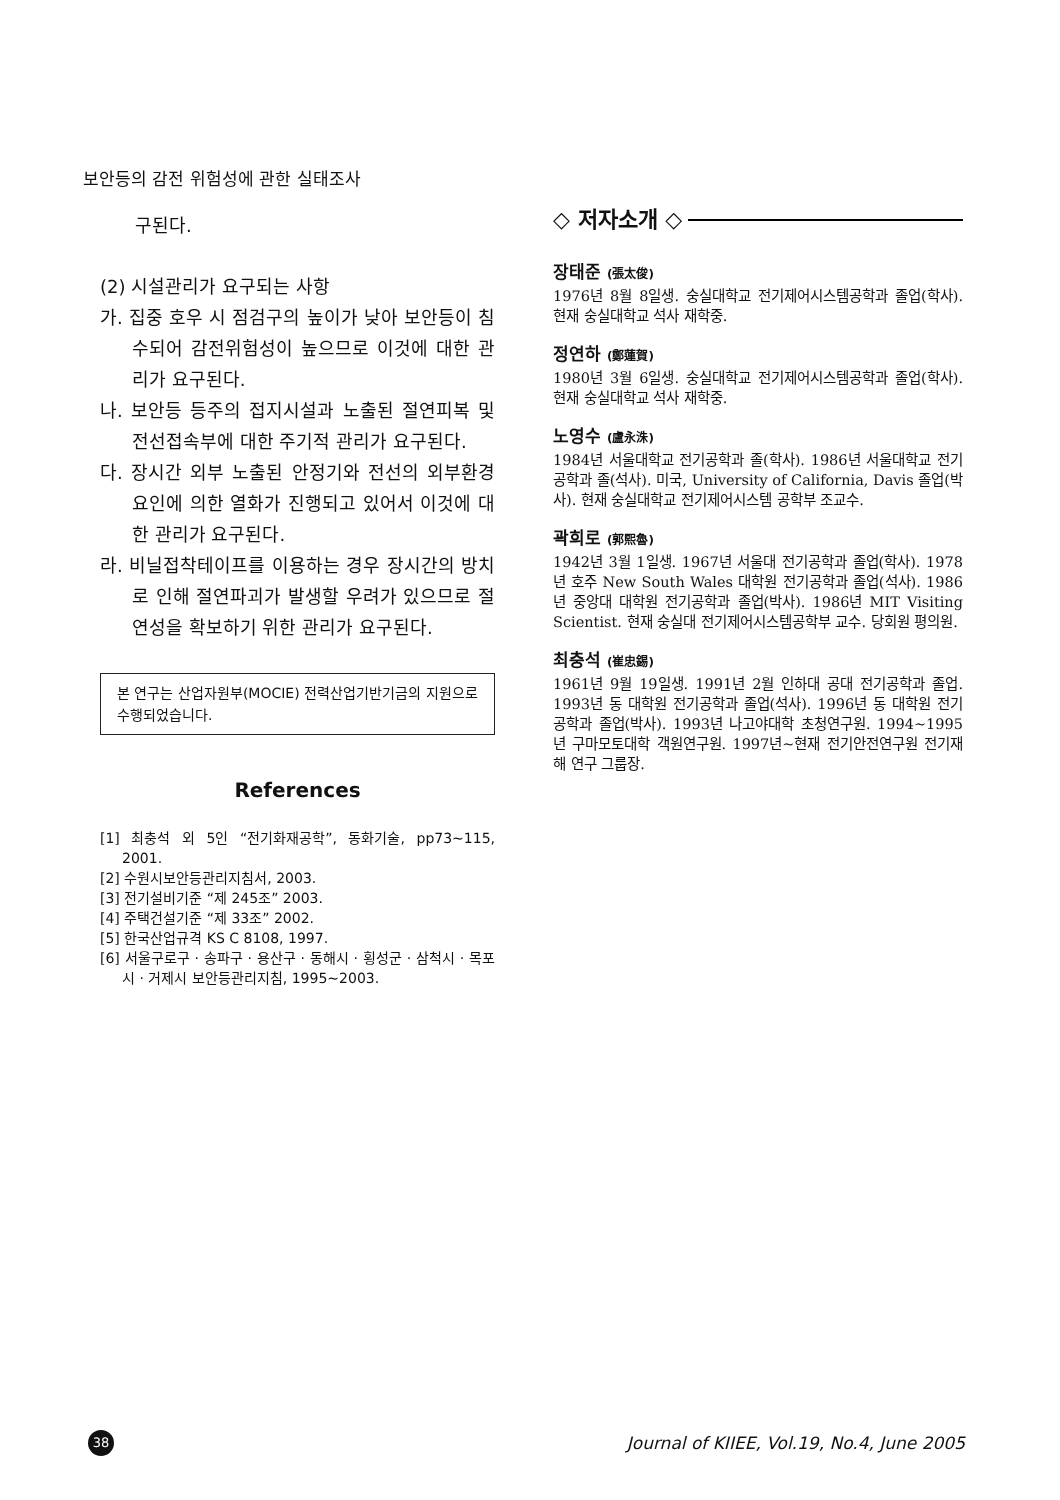보안등의 감전 위험성에 관한 실태조사
구된다.
(2) 시설관리가 요구되는 사항
가. 집중 호우 시 점검구의 높이가 낮아 보안등이 침수되어 감전위험성이 높으므로 이것에 대한 관리가 요구된다.
나. 보안등 등주의 접지시설과 노출된 절연피복 및 전선접속부에 대한 주기적 관리가 요구된다.
다. 장시간 외부 노출된 안정기와 전선의 외부환경 요인에 의한 열화가 진행되고 있어서 이것에 대한 관리가 요구된다.
라. 비닐접착테이프를 이용하는 경우 장시간의 방치로 인해 절연파괴가 발생할 우려가 있으므로 절연성을 확보하기 위한 관리가 요구된다.
본 연구는 산업자원부(MOCIE) 전력산업기반기금의 지원으로 수행되었습니다.
References
[1] 최충석 외 5인 “전기화재공학”, 동화기술, pp73~115, 2001.
[2] 수원시보안등관리지침서, 2003.
[3] 전기설비기준 “제 245조” 2003.
[4] 주택건설기준 “제 33조” 2002.
[5] 한국산업규격 KS C 8108, 1997.
[6] 서울구로구 · 송파구 · 용산구 · 동해시 · 횡성군 · 삼척시 · 목포시 · 거제시 보안등관리지침, 1995~2003.
◇ 저자소개 ◇
장태준 (張太俊)
1976년 8월 8일생. 숭실대학교 전기제어시스템공학과 졸업(학사). 현재 숭실대학교 석사 재학중.
정연하 (鄭蓮賀)
1980년 3월 6일생. 숭실대학교 전기제어시스템공학과 졸업(학사). 현재 숭실대학교 석사 재학중.
노영수 (盧永洙)
1984년 서울대학교 전기공학과 졸(학사). 1986년 서울대학교 전기공학과 졸(석사). 미국, University of California, Davis 졸업(박사). 현재 숭실대학교 전기제어시스템 공학부 조교수.
곽희로 (郭熙魯)
1942년 3월 1일생. 1967년 서울대 전기공학과 졸업(학사). 1978년 호주 New South Wales 대학원 전기공학과 졸업(석사). 1986년 중앙대 대학원 전기공학과 졸업(박사). 1986년 MIT Visiting Scientist. 현재 숭실대 전기제어시스템공학부 교수. 당회원 평의원.
최충석 (崔忠錫)
1961년 9월 19일생. 1991년 2월 인하대 공대 전기공학과 졸업. 1993년 동 대학원 전기공학과 졸업(석사). 1996년 동 대학원 전기공학과 졸업(박사). 1993년 나고야대학 초청연구원. 1994~1995년 구마모토대학 객원연구원. 1997년~현재 전기안전연구원 전기재해 연구 그룹장.
38
Journal of KIIEE, Vol.19, No.4, June 2005